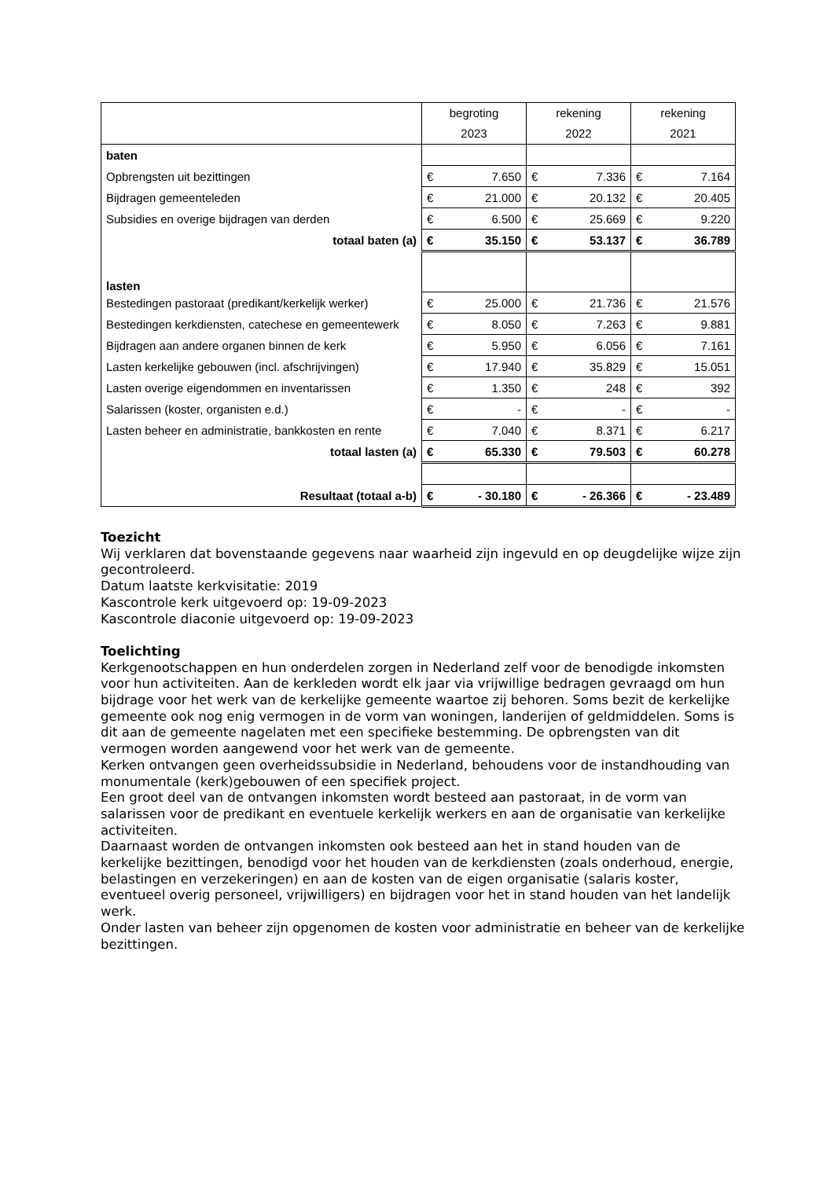| | begroting 2023 | | rekening 2022 | | rekening 2021 | |
| --- | --- | --- | --- | --- | --- | --- |
| baten | | | | | | |
| Opbrengsten uit bezittingen | € | 7.650 | € | 7.336 | € | 7.164 |
| Bijdragen gemeenteleden | € | 21.000 | € | 20.132 | € | 20.405 |
| Subsidies en overige bijdragen van derden | € | 6.500 | € | 25.669 | € | 9.220 |
| totaal baten (a) | € | 35.150 | € | 53.137 | € | 36.789 |
| lasten | | | | | | |
| Bestedingen pastoraat (predikant/kerkelijk werker) | € | 25.000 | € | 21.736 | € | 21.576 |
| Bestedingen kerkdiensten, catechese en gemeentewerk | € | 8.050 | € | 7.263 | € | 9.881 |
| Bijdragen aan andere organen binnen de kerk | € | 5.950 | € | 6.056 | € | 7.161 |
| Lasten kerkelijke gebouwen (incl. afschrijvingen) | € | 17.940 | € | 35.829 | € | 15.051 |
| Lasten overige eigendommen en inventarissen | € | 1.350 | € | 248 | € | 392 |
| Salarissen (koster, organisten e.d.) | € | - | € | - | € | - |
| Lasten beheer en administratie, bankkosten en rente | € | 7.040 | € | 8.371 | € | 6.217 |
| totaal lasten (a) | € | 65.330 | € | 79.503 | € | 60.278 |
| Resultaat (totaal a-b) | € | - 30.180 | € | - 26.366 | € | - 23.489 |
Toezicht
Wij verklaren dat bovenstaande gegevens naar waarheid zijn ingevuld en op deugdelijke wijze zijn gecontroleerd.
Datum laatste kerkvisitatie: 2019
Kascontrole kerk uitgevoerd op: 19-09-2023
Kascontrole diaconie uitgevoerd op: 19-09-2023
Toelichting
Kerkgenootschappen en hun onderdelen zorgen in Nederland zelf voor de benodigde inkomsten voor hun activiteiten. Aan de kerkleden wordt elk jaar via vrijwillige bedragen gevraagd om hun bijdrage voor het werk van de kerkelijke gemeente waartoe zij behoren. Soms bezit de kerkelijke gemeente ook nog enig vermogen in de vorm van woningen, landerijen of geldmiddelen. Soms is dit aan de gemeente nagelaten met een specifieke bestemming. De opbrengsten van dit vermogen worden aangewend voor het werk van de gemeente.
Kerken ontvangen geen overheidssubsidie in Nederland, behoudens voor de instandhouding van monumentale (kerk)gebouwen of een specifiek project.
Een groot deel van de ontvangen inkomsten wordt besteed aan pastoraat, in de vorm van salarissen voor de predikant en eventuele kerkelijk werkers en aan de organisatie van kerkelijke activiteiten.
Daarnaast worden de ontvangen inkomsten ook besteed aan het in stand houden van de kerkelijke bezittingen, benodigd voor het houden van de kerkdiensten (zoals onderhoud, energie, belastingen en verzekeringen) en aan de kosten van de eigen organisatie (salaris koster, eventueel overig personeel, vrijwilligers) en bijdragen voor het in stand houden van het landelijk werk.
Onder lasten van beheer zijn opgenomen de kosten voor administratie en beheer van de kerkelijke bezittingen.